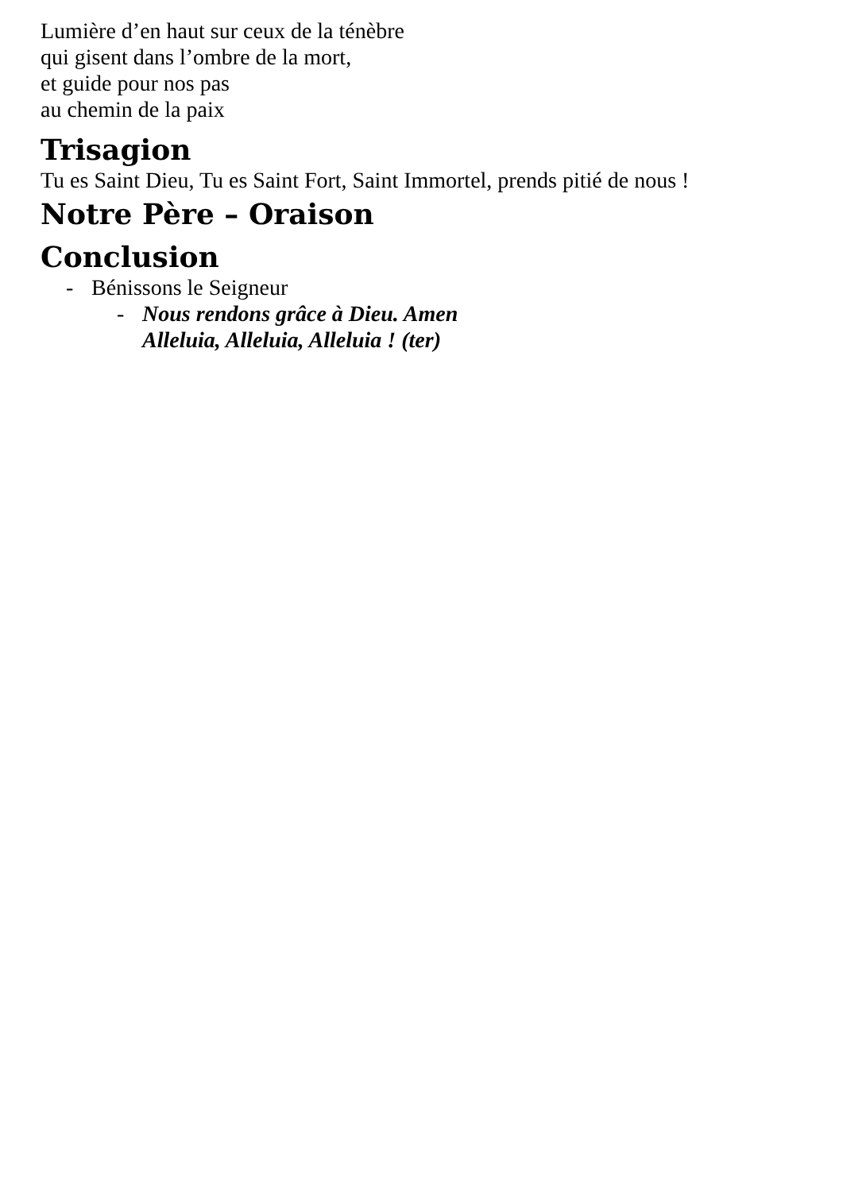Lumière d’en haut sur ceux de la ténèbre
qui gisent dans l’ombre de la mort,
et guide pour nos pas
au chemin de la paix
Trisagion
Tu es Saint Dieu, Tu es Saint Fort, Saint Immortel, prends pitié de nous !
Notre Père – Oraison
Conclusion
- Bénissons le Seigneur
- Nous rendons grâce à Dieu. Amen
Alleluia, Alleluia, Alleluia ! (ter)